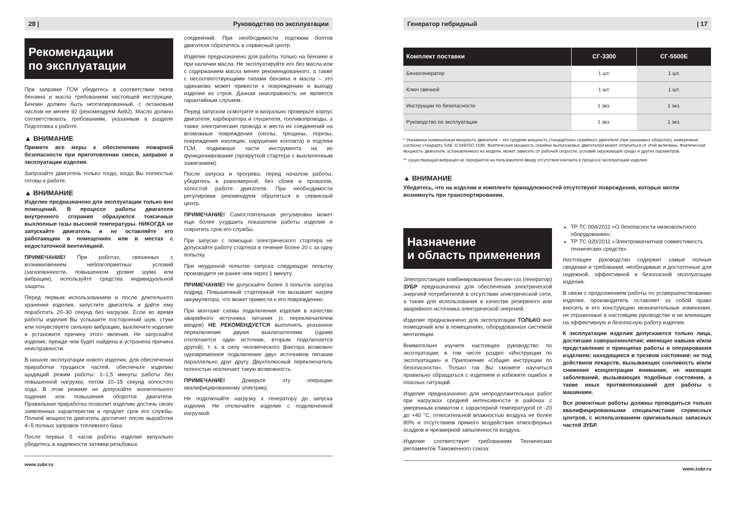28 | Руководство по эксплуатации
Рекомендации
по эксплуатации
При заправке ГСМ убедитесь в соответствии типов бензина и масла требованиям настоящей инструкции. Бензин должен быть неэтилированный, с октановым числом не менее 92 (рекомендуем Аи92). Масло должно соответствовать требованиям, указанным в разделе Подготовка к работе.
▲ ВНИМАНИЕ
Примите все меры к обеспечению пожарной безопасности при приготовлении смеси, заправке и эксплуатации изделия.
Запускайте двигатель только тогда, когда Вы полностью готовы к работе.
▲ ВНИМАНИЕ
Изделие предназначено для эксплуатации только вне помещений. В процессе работы двигателя внутреннего сгорания образуются токсичные выхлопные газы высокой температуры. НИКОГДА не запускайте двигатель и не оставляйте его работающим в помещениях или в местах с недостаточной вентиляцией.
ПРИМЕЧАНИЕ! При работах, связанных с возникновением неблагоприятных условий (загазованности, повышенном уровне шума или вибрации), используйте средства индивидуальной защиты.
Перед первым использованием и после длительного хранения изделия, запустите двигатель и дайте ему поработать 20–30 секунд без нагрузки. Если во время работы изделия Вы услышите посторонний шум, стуки или почувствуете сильную вибрацию, выключите изделие и установите причину этого явления. Не запускайте изделие, прежде чем будет найдена и устранена причина неисправности.
В начале эксплуатации нового изделия, для обеспечения приработки трущихся частей, обеспечьте изделию щадящий режим работы: 1–1,5 минуты работы без повышенной нагрузки, потом 10–15 секунд холостого хода. В этом режиме не допускайте значительного падения или повышения оборотов двигателя. Правильная приработка позволит изделию достичь своих заявленных характеристик и продлит срок его службы. Полной мощности двигатель достигнет после выработки 4–5 полных заправок топливного бака.
После первых 5 часов работы изделия визуально убедитесь в надежности затяжки резьбовых
соединений. При необходимости подтяжки болтов двигателя обратитесь в сервисный центр.
Изделие предназначено для работы только на бензине и при наличии масла. Не эксплуатируйте его без масла или с содержанием масла менее рекомендованного, а также с несоответствующими типами бензина и масла – это одинаково может привести к повреждению и выходу изделия из строя. Данная неисправность не является гарантийным случаем.
Перед запуском осмотрите и визуально проверьте корпус двигателя, карбюратора и глушителя, топливопроводы, а также электрические провода и места их соединений на возможные повреждения (сколы, трещины, порезы, повреждения изоляции, нарушение контакта) и подтеки ГСМ, подвижные части инструмента на их функционирование (прокруткой стартера с выключенным зажиганием).
После запуска и прогрева, перед началом работы, убедитесь в равномерной, без сбоев и провалов, холостой работе двигателя. При необходимости регулировки рекомендуем обратиться в сервисный центр.
ПРИМЕЧАНИЕ! Самостоятельная регулировка может еще более ухудшить показатели работы изделия и сократить срок его службы.
При запуске с помощью электрического стартера не допускайте работу стартера в течение более 20 с за одну попытку.
При неудачной попытке запуска следующую попытку производите не ранее чем через 1 минуту.
ПРИМЕЧАНИЕ! Не допускайте более 3 попыток запуска подряд. Повышенный стартерный ток вызывает нагрев аккумулятора, что может привести к его повреждению.
При монтаже схемы подключения изделия в качестве аварийного источника питания (с переключателем вводов) НЕ РЕКОМЕНДУЕТСЯ выполнять указанное переключение двумя выключателями (одним отключается один источник, вторым подключается другой), т. к. в силу человеческого фактора возможно одновременное подключение двух источников питания параллельно друг другу. Двухполюсный переключатель полностью исключает такую возможность.
ПРИМЕЧАНИЕ! Доверьте эту операцию квалифицированному электрику.
Не подключайте нагрузку к генератору до запуска изделия. Не отключайте изделие с подключенной нагрузкой.
www.zubr.ru
Генератор гибридный | 17
| Комплект поставки | СГ-3300 | СГ-5500Е |
| --- | --- | --- |
| Бензогенератор | 1 шт. | 1 шт. |
| Ключ свечной | 1 шт. | 1 шт. |
| Инструкции по безопасности | 1 экз. | 1 экз. |
| Руководство по эксплуатации | 1 экз. | 1 экз. |
* Указанная номинальная мощность двигателя – это средняя мощность стандартного серийного двигателя (при указанных оборотах), измеренная согласно стандарту SAE J1349/ISO 1585. Фактическая мощность серийно выпускаемых двигателей может отличаться от этой величины. Фактическая мощность двигателя, установленного на модели, может зависеть от рабочей скорости, условий окружающей среды и других параметров.
** существующая вибрация не передается на пользователя ввиду отсутствия контакта в процессе эксплуатации изделия.
▲ ВНИМАНИЕ
Убедитесь, что на изделии и комплекте принадлежностей отсутствуют повреждения, которые могли возникнуть при транспортировании.
Назначение
и область применения
Электростанция комбинированная бензин-газ (генератор) ЗУБР предназначена для обеспечения электрической энергией потребителей в отсутствии электрической сети, а также для использования в качестве резервного или аварийного источника электрической энергией.
Изделие предназначено для эксплуатации ТОЛЬКО вне помещений или в помещениях, оборудованных системой вентиляции.
Внимательно изучите настоящее руководство по эксплуатации, в том числе раздел «Инструкции по эксплуатации» и Приложение «Общие инструкции по безопасности». Только так Вы сможете научиться правильно обращаться с изделием и избежите ошибок и опасных ситуаций.
Изделие предназначено для непродолжительных работ при нагрузках средней интенсивности в районах с умеренным климатом с характерной температурой от -20 до +40 °C, относительной влажностью воздуха не более 80% и отсутствием прямого воздействия атмосферных осадков и чрезмерной запыленности воздуха.
Изделие соответствует требованиям Технических регламентов Таможенного союза:
ТР ТС 004/2011 «О безопасности низковольтного оборудования»;
ТР ТС 020/2011 «Электромагнитная совместимость технических средств».
Настоящее руководство содержит самые полные сведения и требования, необходимые и достаточные для надежной, эффективной и безопасной эксплуатации изделия.
В связи с продолжением работы по усовершенствованию изделия, производитель оставляет за собой право вносить в его конструкцию незначительные изменения, не отраженные в настоящем руководстве и не влияющие на эффективную и безопасную работу изделия.
К эксплуатации изделия допускаются только лица, достигшие совершеннолетия; имеющие навыки и/или представление о принципах работы и оперирования изделием; находящиеся в трезвом состоянии; не под действием лекарств, вызывающих сонливость и/или снижение концентрации внимания; не имеющие заболеваний, вызывающих подобные состояния, а также иных противопоказаний для работы с машинами.
Все ремонтные работы должны проводиться только квалифицированными специалистами сервисных центров, с использованием оригинальных запасных частей ЗУБР.
www.zubr.ru